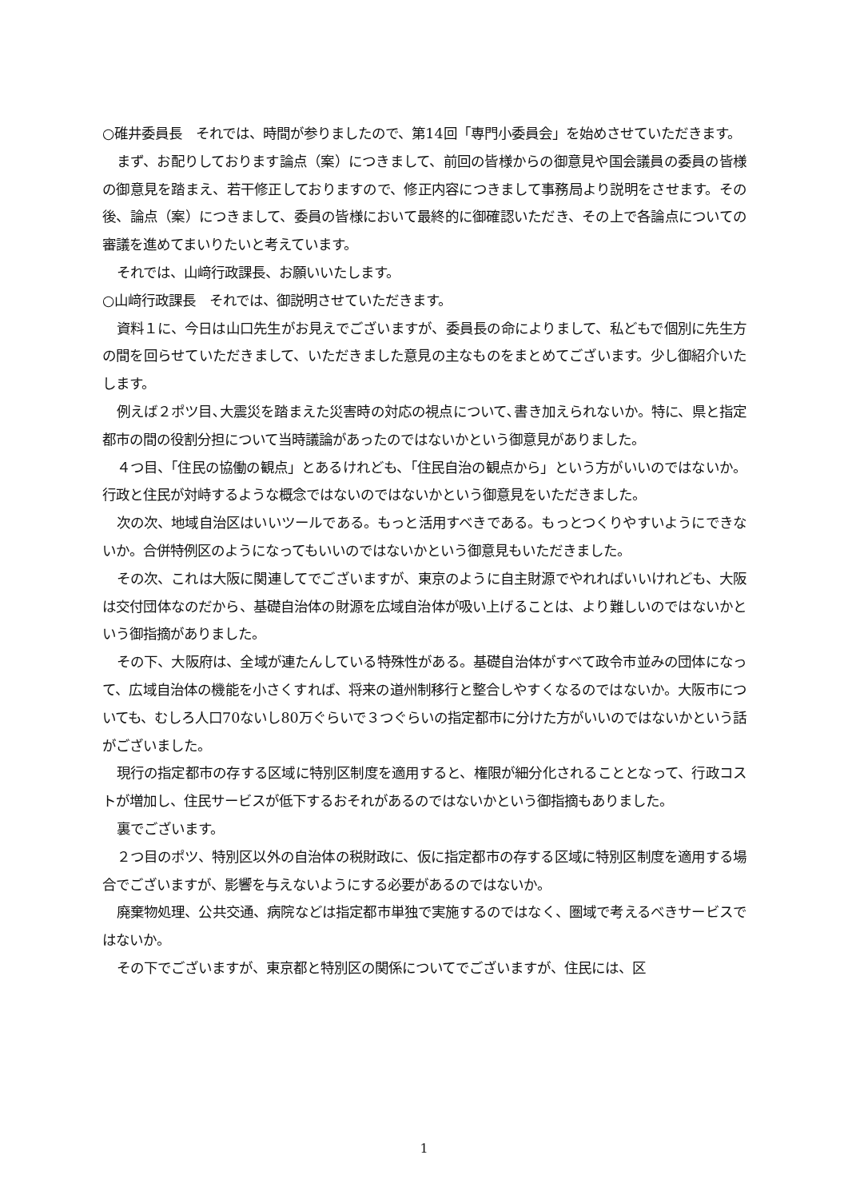○碓井委員長　それでは、時間が参りましたので、第14回「専門小委員会」を始めさせていただきます。
まず、お配りしております論点（案）につきまして、前回の皆様からの御意見や国会議員の委員の皆様の御意見を踏まえ、若干修正しておりますので、修正内容につきまして事務局より説明をさせます。その後、論点（案）につきまして、委員の皆様において最終的に御確認いただき、その上で各論点についての審議を進めてまいりたいと考えています。
それでは、山﨑行政課長、お願いいたします。
○山﨑行政課長　それでは、御説明させていただきます。
資料１に、今日は山口先生がお見えでございますが、委員長の命によりまして、私どもで個別に先生方の間を回らせていただきまして、いただきました意見の主なものをまとめてございます。少し御紹介いたします。
例えば２ポツ目､大震災を踏まえた災害時の対応の視点について､書き加えられないか。特に、県と指定都市の間の役割分担について当時議論があったのではないかという御意見がありました。
４つ目、「住民の協働の観点」とあるけれども、「住民自治の観点から」という方がいいのではないか。行政と住民が対峙するような概念ではないのではないかという御意見をいただきました。
次の次、地域自治区はいいツールである。もっと活用すべきである。もっとつくりやすいようにできないか。合併特例区のようになってもいいのではないかという御意見もいただきました。
その次、これは大阪に関連してでございますが、東京のように自主財源でやれればいいけれども、大阪は交付団体なのだから、基礎自治体の財源を広域自治体が吸い上げることは、より難しいのではないかという御指摘がありました。
その下、大阪府は、全域が連たんしている特殊性がある。基礎自治体がすべて政令市並みの団体になって、広域自治体の機能を小さくすれば、将来の道州制移行と整合しやすくなるのではないか。大阪市についても、むしろ人口70ないし80万ぐらいで３つぐらいの指定都市に分けた方がいいのではないかという話がございました。
現行の指定都市の存する区域に特別区制度を適用すると、権限が細分化されることとなって、行政コストが増加し、住民サービスが低下するおそれがあるのではないかという御指摘もありました。
裏でございます。
２つ目のポツ、特別区以外の自治体の税財政に、仮に指定都市の存する区域に特別区制度を適用する場合でございますが、影響を与えないようにする必要があるのではないか。
廃棄物処理、公共交通、病院などは指定都市単独で実施するのではなく、圏域で考えるべきサービスではないか。
その下でございますが、東京都と特別区の関係についてでございますが、住民には、区
1